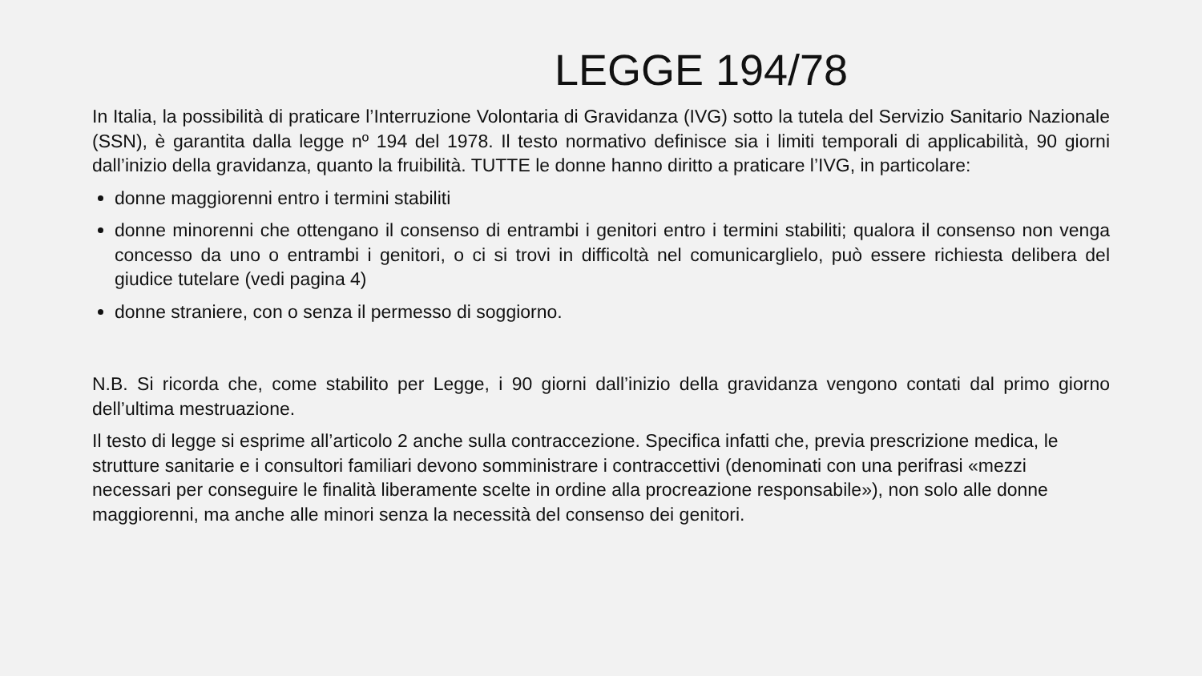LEGGE 194/78
In Italia, la possibilità di praticare l’Interruzione Volontaria di Gravidanza (IVG) sotto la tutela del Servizio Sanitario Nazionale (SSN), è garantita dalla legge nº 194 del 1978. Il testo normativo definisce sia i limiti temporali di applicabilità, 90 giorni dall’inizio della gravidanza, quanto la fruibilità. TUTTE le donne hanno diritto a praticare l’IVG, in particolare:
donne maggiorenni entro i termini stabiliti
donne minorenni che ottengano il consenso di entrambi i genitori entro i termini stabiliti; qualora il consenso non venga concesso da uno o entrambi i genitori, o ci si trovi in difficoltà nel comunicarglielo, può essere richiesta delibera del giudice tutelare (vedi pagina 4)
donne straniere, con o senza il permesso di soggiorno.
N.B. Si ricorda che, come stabilito per Legge, i 90 giorni dall’inizio della gravidanza vengono contati dal primo giorno dell’ultima mestruazione.
Il testo di legge si esprime all’articolo 2 anche sulla contraccezione. Specifica infatti che, previa prescrizione medica, le strutture sanitarie e i consultori familiari devono somministrare i contraccettivi (denominati con una perifrasi «mezzi necessari per conseguire le finalità liberamente scelte in ordine alla procreazione responsabile»), non solo alle donne maggiorenni, ma anche alle minori senza la necessità del consenso dei genitori.